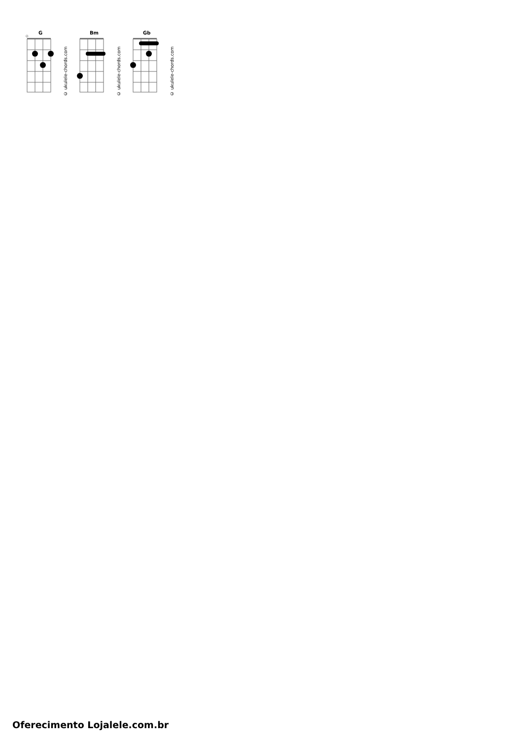G
◇
© ukulele-chords.com
Bm
© ukulele-chords.com
Gb
© ukulele-chords.com
Oferecimento Lojalele.com.br